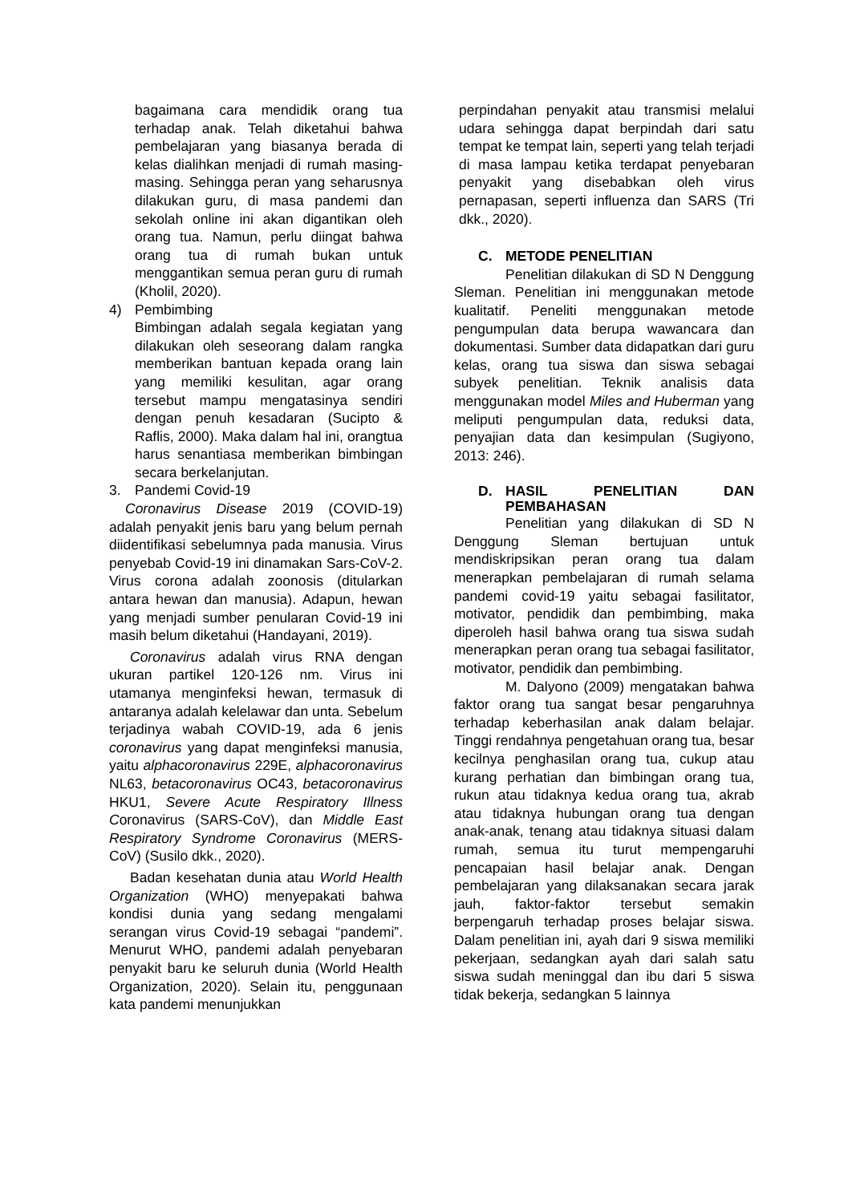bagaimana cara mendidik orang tua terhadap anak. Telah diketahui bahwa pembelajaran yang biasanya berada di kelas dialihkan menjadi di rumah masing-masing. Sehingga peran yang seharusnya dilakukan guru, di masa pandemi dan sekolah online ini akan digantikan oleh orang tua. Namun, perlu diingat bahwa orang tua di rumah bukan untuk menggantikan semua peran guru di rumah (Kholil, 2020).
4) Pembimbing
Bimbingan adalah segala kegiatan yang dilakukan oleh seseorang dalam rangka memberikan bantuan kepada orang lain yang memiliki kesulitan, agar orang tersebut mampu mengatasinya sendiri dengan penuh kesadaran (Sucipto & Raflis, 2000). Maka dalam hal ini, orangtua harus senantiasa memberikan bimbingan secara berkelanjutan.
3. Pandemi Covid-19
Coronavirus Disease 2019 (COVID-19) adalah penyakit jenis baru yang belum pernah diidentifikasi sebelumnya pada manusia. Virus penyebab Covid-19 ini dinamakan Sars-CoV-2. Virus corona adalah zoonosis (ditularkan antara hewan dan manusia). Adapun, hewan yang menjadi sumber penularan Covid-19 ini masih belum diketahui (Handayani, 2019).
Coronavirus adalah virus RNA dengan ukuran partikel 120-126 nm. Virus ini utamanya menginfeksi hewan, termasuk di antaranya adalah kelelawar dan unta. Sebelum terjadinya wabah COVID-19, ada 6 jenis coronavirus yang dapat menginfeksi manusia, yaitu alphacoronavirus 229E, alphacoronavirus NL63, betacoronavirus OC43, betacoronavirus HKU1, Severe Acute Respiratory Illness Coronavirus (SARS-CoV), dan Middle East Respiratory Syndrome Coronavirus (MERS-CoV) (Susilo dkk., 2020).
Badan kesehatan dunia atau World Health Organization (WHO) menyepakati bahwa kondisi dunia yang sedang mengalami serangan virus Covid-19 sebagai “pandemi”. Menurut WHO, pandemi adalah penyebaran penyakit baru ke seluruh dunia (World Health Organization, 2020). Selain itu, penggunaan kata pandemi menunjukkan
perpindahan penyakit atau transmisi melalui udara sehingga dapat berpindah dari satu tempat ke tempat lain, seperti yang telah terjadi di masa lampau ketika terdapat penyebaran penyakit yang disebabkan oleh virus pernapasan, seperti influenza dan SARS (Tri dkk., 2020).
C. METODE PENELITIAN
Penelitian dilakukan di SD N Denggung Sleman. Penelitian ini menggunakan metode kualitatif. Peneliti menggunakan metode pengumpulan data berupa wawancara dan dokumentasi. Sumber data didapatkan dari guru kelas, orang tua siswa dan siswa sebagai subyek penelitian. Teknik analisis data menggunakan model Miles and Huberman yang meliputi pengumpulan data, reduksi data, penyajian data dan kesimpulan (Sugiyono, 2013: 246).
D. HASIL PENELITIAN DAN PEMBAHASAN
Penelitian yang dilakukan di SD N Denggung Sleman bertujuan untuk mendiskripsikan peran orang tua dalam menerapkan pembelajaran di rumah selama pandemi covid-19 yaitu sebagai fasilitator, motivator, pendidik dan pembimbing, maka diperoleh hasil bahwa orang tua siswa sudah menerapkan peran orang tua sebagai fasilitator, motivator, pendidik dan pembimbing.
M. Dalyono (2009) mengatakan bahwa faktor orang tua sangat besar pengaruhnya terhadap keberhasilan anak dalam belajar. Tinggi rendahnya pengetahuan orang tua, besar kecilnya penghasilan orang tua, cukup atau kurang perhatian dan bimbingan orang tua, rukun atau tidaknya kedua orang tua, akrab atau tidaknya hubungan orang tua dengan anak-anak, tenang atau tidaknya situasi dalam rumah, semua itu turut mempengaruhi pencapaian hasil belajar anak. Dengan pembelajaran yang dilaksanakan secara jarak jauh, faktor-faktor tersebut semakin berpengaruh terhadap proses belajar siswa. Dalam penelitian ini, ayah dari 9 siswa memiliki pekerjaan, sedangkan ayah dari salah satu siswa sudah meninggal dan ibu dari 5 siswa tidak bekerja, sedangkan 5 lainnya